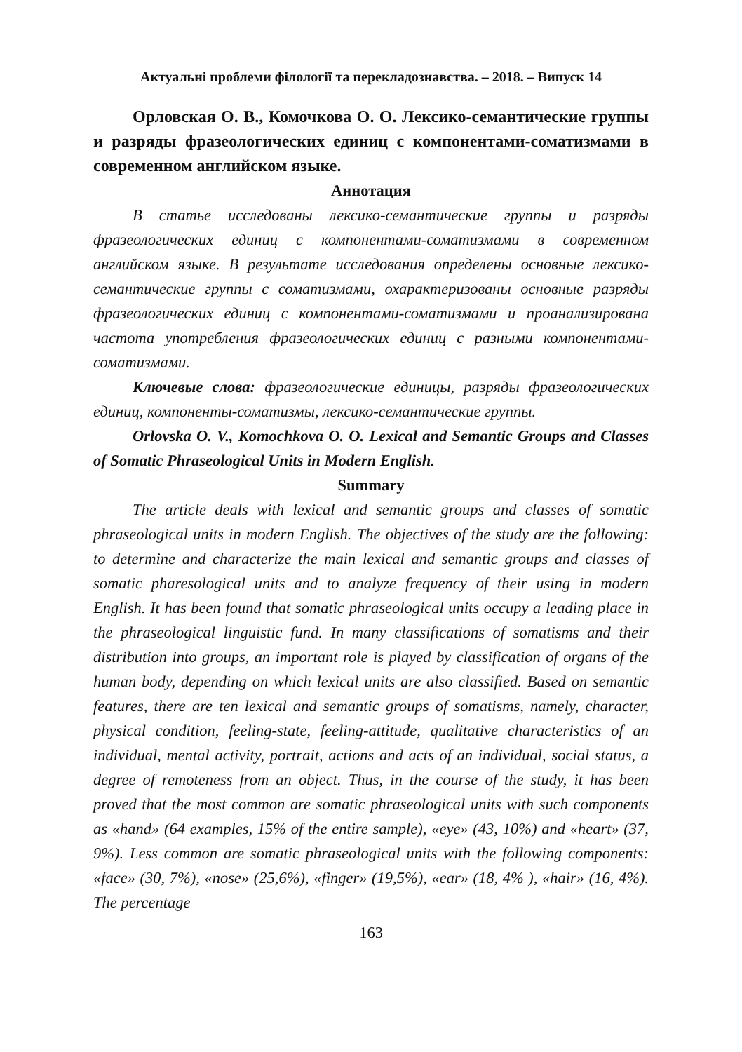Актуальні проблеми філології та перекладознавства. – 2018. – Випуск 14
Орловская О. В., Комочкова О. О. Лексико-семантические группы и разряды фразеологических единиц с компонентами-соматизмами в современном английском языке.
Аннотация
В статье исследованы лексико-семантические группы и разряды фразеологических единиц с компонентами-соматизмами в современном английском языке. В результате исследования определены основные лексико-семантические группы с соматизмами, охарактеризованы основные разряды фразеологических единиц с компонентами-соматизмами и проанализирована частота употребления фразеологических единиц с разными компонентами-соматизмами.
Ключевые слова: фразеологические единицы, разряды фразеологических единиц, компоненты-соматизмы, лексико-семантические группы.
Orlovska O. V., Komochkova O. O. Lexical and Semantic Groups and Classes of Somatic Phraseological Units in Modern English.
Summary
The article deals with lexical and semantic groups and classes of somatic phraseological units in modern English. The objectives of the study are the following: to determine and characterize the main lexical and semantic groups and classes of somatic pharesological units and to analyze frequency of their using in modern English. It has been found that somatic phraseological units occupy a leading place in the phraseological linguistic fund. In many classifications of somatisms and their distribution into groups, an important role is played by classification of organs of the human body, depending on which lexical units are also classified. Based on semantic features, there are ten lexical and semantic groups of somatisms, namely, character, physical condition, feeling-state, feeling-attitude, qualitative characteristics of an individual, mental activity, portrait, actions and acts of an individual, social status, a degree of remoteness from an object. Thus, in the course of the study, it has been proved that the most common are somatic phraseological units with such components as «hand» (64 examples, 15% of the entire sample), «eye» (43, 10%) and «heart» (37, 9%). Less common are somatic phraseological units with the following components: «face» (30, 7%), «nose» (25,6%), «finger» (19,5%), «ear» (18, 4% ), «hair» (16, 4%). The percentage
163